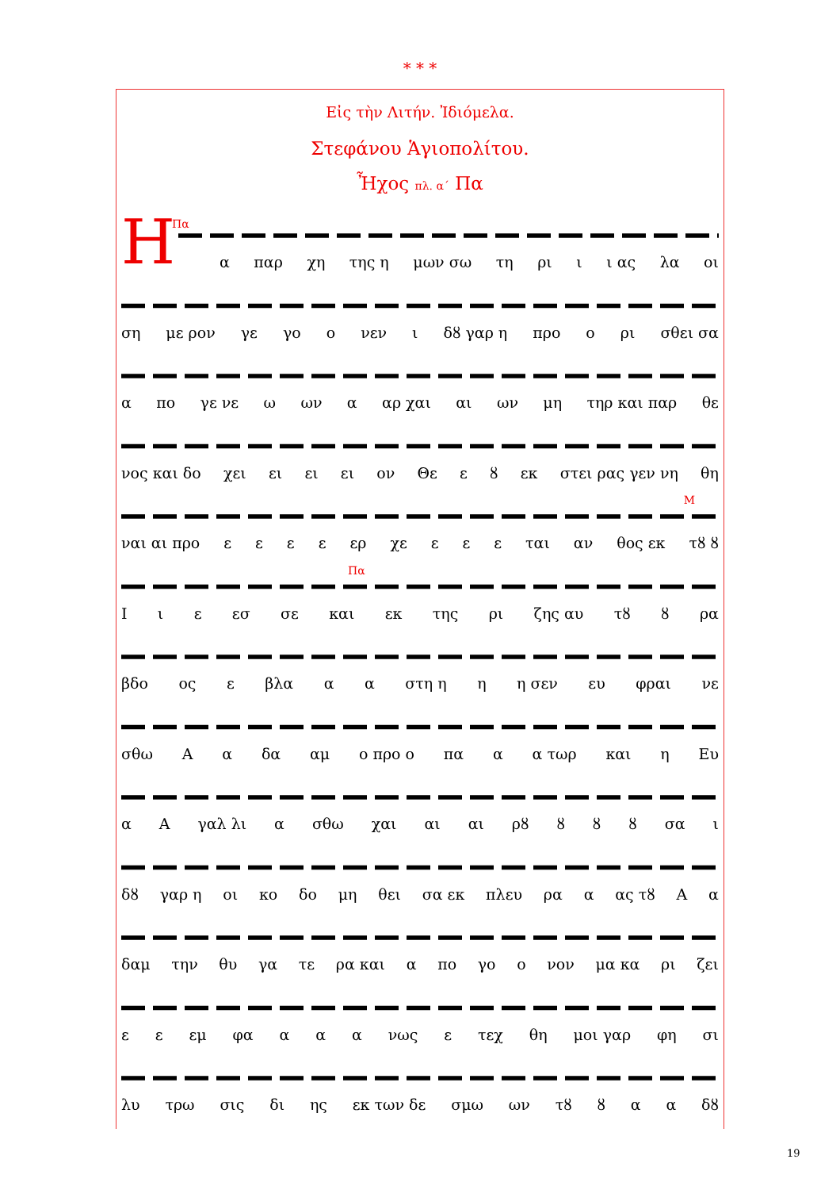* * *
Εἰς τὴν Λιτήν. Ἰδιόμελα.
Στεφάνου Ἁγιοπολίτου.
Ἦχος πλ. α´ Πα
Η Πα
α παρ χη της η μων σω τη ρι ι ι ας λα οι
ση με ρον γε γο ο νεν ι δȣ γαρ η προ ο ρι σθει σα
α πο γε νε ω ων α αρ χαι αι ων μη τηρ και παρ θε
νος και δο χει ει ει ει ον Θε ε ȣ εκ στει ρας γεν νη θη
Μ
ναι αι προ εεεε ερ χε ε ε ε ται αν θος εκ τȣ ȣ
Πα
Ιι ε εσ σε και εκ της ρι ζης αυ τȣ ȣ ρα
βδο ος ε βλα α α στη η η η σεν ευ φραι νε
σθω Α α δα αμ ο προ ο πα α α τωρ και η Ευ
α Α γαλ λι α σθω χαι αι αι ρȣ ȣ ȣ ȣ σα ι
δȣ γαρ η οι κο δο μη θει σα εκ πλευ ρα α ας τȣ Α α
δαμ την θυ γα τε ρα και α πο γο ο νον μα κα ρι ζει
ε ε εμ φα α α α νως ε τεχ θη μοι γαρ φη σι
λυ τρω σις δι ης εκ των δε σμω ων τȣ ȣ α α δȣ
19